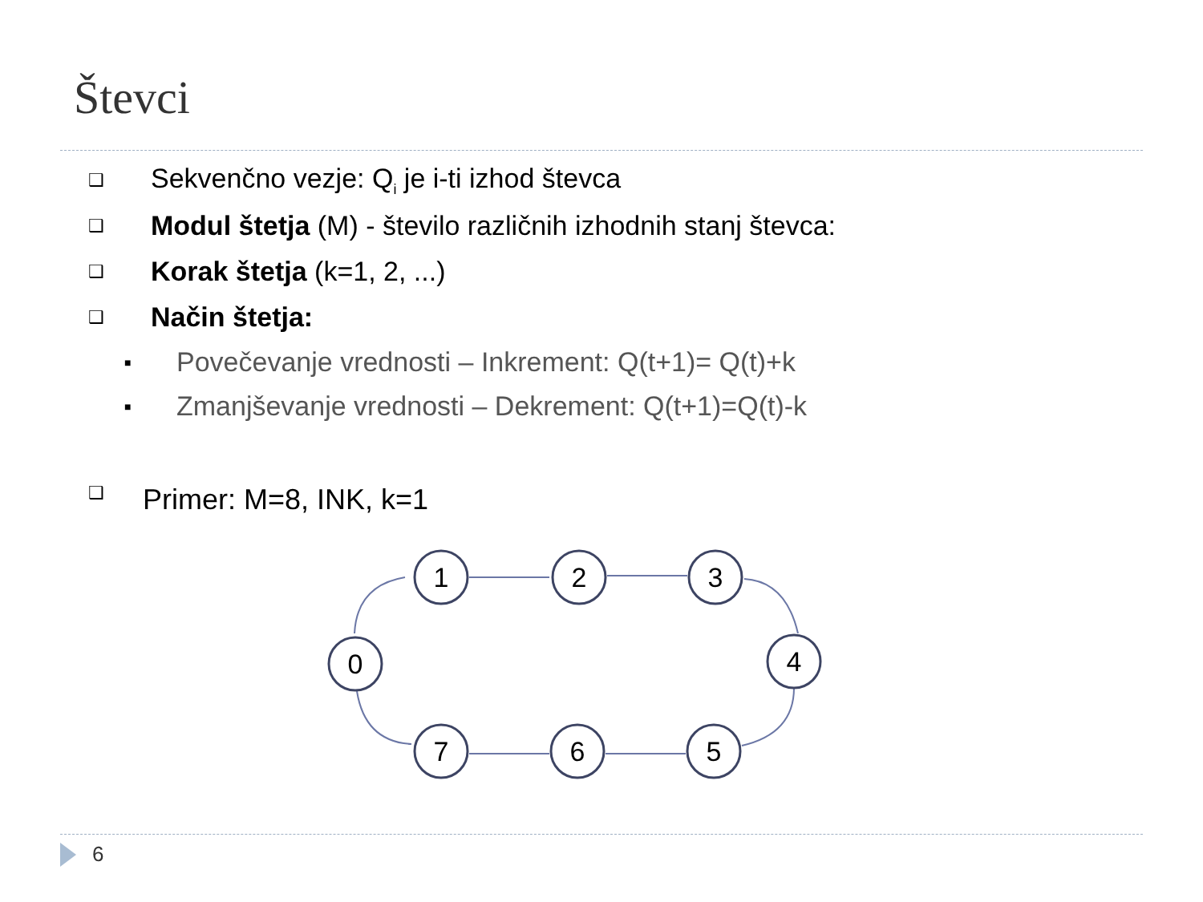Števci
❑ Sekvenčno vezje: Q<sub>i</sub> je i-ti izhod števca
❑ Modul štetja (M) - število različnih izhodnih stanj števca:
❑ Korak štetja (k=1, 2, ...)
❑ Način štetja:
■ Povečevanje vrednosti – Inkrement: Q(t+1)= Q(t)+k
■ Zmanjševanje vrednosti – Dekrement: Q(t+1)=Q(t)-k
❑ Primer: M=8, INK, k=1
0
1
2
3
4
5
6
7
6